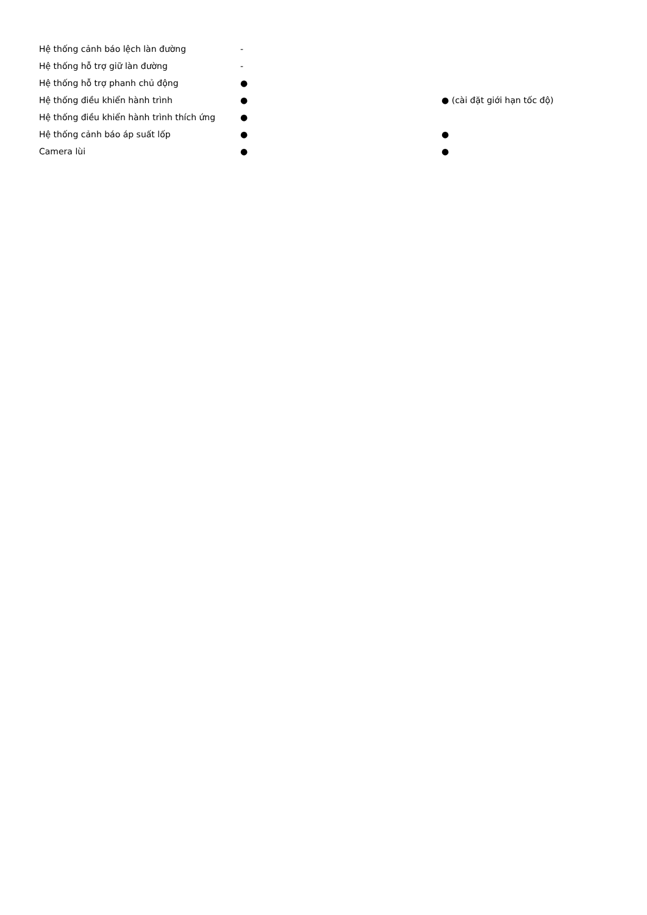| Hệ thống cảnh báo lệch làn đường | - | |
| Hệ thống hỗ trợ giữ làn đường | - | |
| Hệ thống hỗ trợ phanh chủ động | ● | |
| Hệ thống điều khiển hành trình | ● | ● (cài đặt giới hạn tốc độ) |
| Hệ thống điều khiển hành trình thích ứng | ● | |
| Hệ thống cảnh báo áp suất lốp | ● | ● |
| Camera lùi | ● | ● |